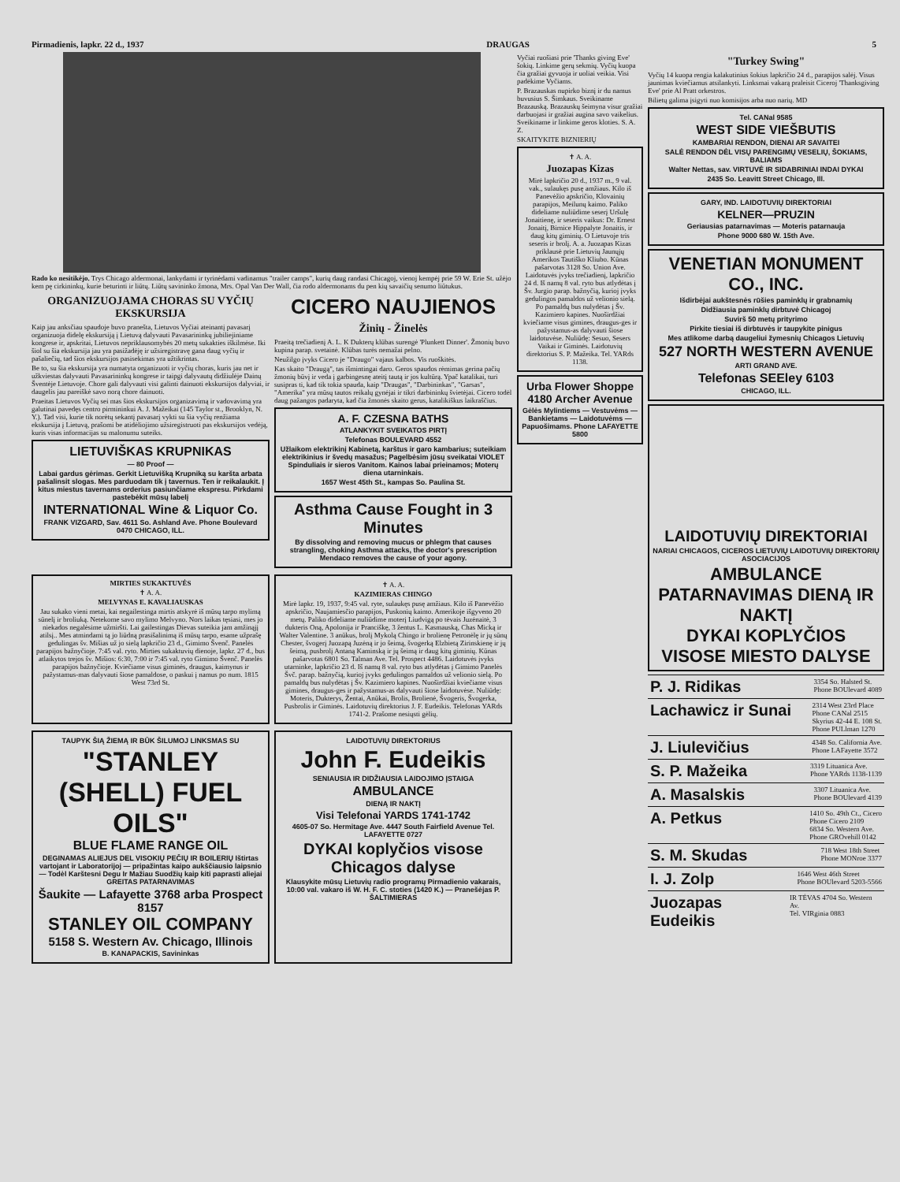Pirmadienis, lapkr. 22 d., 1937 DRAUGAS 5
Rado ko nesitikėjo. Trys Chicago aldermonai, lankydami ir tyrinėdami vadinamus "trailer camps", kurių daug randasi Chicagoj, vienoj kempėj prie 59 W. Erie St. užėjo kem pę cirkininkų, kurie beturinti ir liūtų. Liūtų savininko žmona, Mrs. Opal Van Der Wall, čia rodo aldermonams du pen kių savaičių senumo liūtukus.
ORGANIZUOJAMA CHORAS SU VYČIŲ EKSKURSIJA
Kaip jau anksčiau spaudoje buvo pranešta, Lietuvos Vyčiai ateinantį pavasarį organizuoja didelę ekskursiją į Lietuvą dalyvauti Pavasarininkų jubiliejiniame kongrese ir, apskritai, Lietuvos nepriklausomybės 20 metų sukakties iškilmėse. Iki šiol su šia ekskursija jau yra pasižadėję ir užsiregistravę gana daug vyčių ir pašaliečių, tad šios ekskursijos pasisekimas yra užtikrintas.
Be to, su šia ekskursija yra numatyta organizuoti ir vyčių choras, kuris jau net ir užkviestas dalyvauti Pavasarininkų kongrese ir taipgi dalyvautų didžiulėje Dainų Šventėje Lietuvoje. Chore gali dalyvauti visi galinti dainuoti ekskursijos dalyviai, ir daugelis jau pareiškė savo norą chore dainuoti.
Praeitas Lietuvos Vyčių sei mas šios ekskursijos organizavimą ir vadovavimą yra galutinai pavedęs centro pirmininkui A. J. Mažeikai (145 Taylor st., Brooklyn, N. Y.). Tad visi, kurie tik norėtų sekantį pavasarį vykti su šia vyčių renžiama ekskursija į Lietuvą, prašomi be atidėliojimo užsiregistruoti pas ekskursijos vedėją, kuris visas informacijas su malonumu suteiks.
LIETUVIŠKAS KRUPNIKAS
— 80 Proof —
Labai gardus gėrimas. Gerkit Lietuvišką Krupniką su karšta arbata pašalinsit slogas. Mes parduodam tik į tavernus. Ten ir reikalaukit. Į kitus miestus taverna​ms orderius pasiunčiame ekspresu. Pirkdami pastebėkit mūsų labelį
INTERNATIONAL Wine & Liquor Co.
FRANK VIZGARD, Sav. 4611 So. Ashland Ave. Phone Boulevard 0470 CHICAGO, ILL.
CICERO NAUJIENOS
Žinių - Žinelės
Praeitą trečiadienį A. L. K Dukterų klūbas surengė 'Plunkett Dinner'. Žmonių buvo kupina parap. svetainė. Klūbas turės nemažai pelno.
Neužilgo įvyks Cicero je "Draugo" vajaus kalbos. Vis ruoškitės.
Kas skaito "Draugą", tas išmintingai daro. Geros spaudos rėmimas gerina pačių žmonių būvį ir veda į garbingesnę ateitį tautą ir jos kultūrą. Ypač katalikai, turi susipras ti, kad tik tokia spauda, kaip "Draugas", "Darbininkas", "Garsas", "Amerika" yra mūsų tautos reikalų gynėjai ir tikri darbininkų švietėjai. Cicero todėl daug pažangos padaryta, kad čia žmonės skaito gerus, katalikiškus laikraščius.
A. F. CZESNA BATHS
ATLANKYKIT SVEIKATOS PIRTĮ
Telefonas BOULEVARD 4552
Užlaikom elektrikinį Kabinetą, karštus ir garo kambarius; suteikiam elektrikinius ir švedų masažus; Pagelbėsim jūsų sveikatai VIOLET Spinduliais ir sieros Vanitom. Kainos labai prieinamos; Moterų diena utarninkais.
1657 West 45th St., kampas So. Paulina St.
Asthma Cause Fought in 3 Minutes
By dissolving and removing mucus or phlegm that causes strangling, choking Asthma attacks, the doctor's prescription Mendaco removes the cause of your agony.
MIRTIES SUKAKTUVĖS
✝ A. A.
MELVYNAS E. KAVALIAUSKAS
Jau sukako vieni metai, kai negailestinga mirtis atskyrė iš mūsų tarpo mylimą sūnelį ir broliuką. Netekome savo mylimo Melvyno. Nors laikas tęsiasi, mes jo niekados negalėsime užmiršti. Lai gailestingas Dievas suteikia jam amžinąjį atilsį.. Mes atmindami tą jo liūdną prasišalinimą iš mūsų tarpo, esame užprašę gedulingas šv. Mišias už jo sielą lapkričio 23 d., Gimimo Švenč. Panelės parapijos bažnyčioje. 7:45 val. ryto. Mirties sukaktuvių dienoje, lapkr. 27 d., bus atlaikytos trejos šv. Mišios: 6:30, 7:00 ir 7:45 val. ryto Gimimo Švenč. Panelės parapijos bažnyčioje. Kviečiame visus giminės, draugus, kaimynus ir pažystamus-mas dalyvauti šiose pamaldose, o paskui į namus po num. 1815 West 73rd St.
✝ A. A.
KAZIMIERAS CHINGO
Mirė lapkr. 19, 1937, 9:45 val. ryte, sulaukęs pusę amžiaus. Kilo iš Panevėžio apskričio, Naujamiesčio parapijos, Puskonių kaimo. Amerikoje išgyveno 20 metų. Paliko dideliame nuliūdime moterį Liudvigą po tėvais Juzėnaitė, 3 dukteris Oną, Apolonija ir Pranciškę, 3 žentus L. Kasmauską, Chas Micką ir Walter Valentine. 3 anūkus, brolį Mykolą Chingo ir brolienę Petronėlę ir jų sūnų Chester, švogerį Juozapą Juzėną ir jo šeimą, švogerką Elzbietą Zirinskienę ir jų šeimą, pusbrolį Antaną Kaminską ir jų šeimą ir daug kitų giminių. Kūnas pašarvotas 6801 So. Talman Ave. Tel. Prospect 4486. Laidotuvės įvyks utarninke, lapkričio 23 d. Iš namų 8 val. ryto bus atlydėtas į Gimimo Panelės Švč. parap. bažnyčią, kurioj įvyks gedulingos pamaldos už velionio sielą. Po pamaldų bus nulydėtas į Šv. Kazimiero kapines. Nuoširdžiai kviečiame visus gimines, draugus-ges ir pažystamus-as dalyvauti šiose laidotuvėse. Nuliūdę: Moteris, Dukterys, Žentai, Anūkai, Brolis, Brolienė, Švogeris, Švogerka, Pusbrolis ir Giminės. Laidotuvių direktorius J. F. Eudeikis. Telefonas YARds 1741-2. Prašome nesiųsti gėlių.
TAUPYK ŠIĄ ŽIEMĄ IR BŪK ŠILUMOJ LINKSMAS SU
"STANLEY (SHELL) FUEL OILS"
BLUE FLAME RANGE OIL
DEGINAMAS ALIEJUS DEL VISOKIŲ PEČIŲ IR BOILERIŲ Ištirtas vartojant ir Laboratorijoj — pripažintas kaipo aukščiausio laipsnio — Todėl Karštesni Degu Ir Mažiau Suodžių kaip kiti paprasti aliejai GREITAS PATARNAVIMAS
Šaukite — Lafayette 3768 arba Prospect 8157
STANLEY OIL COMPANY
5158 S. Western Av. Chicago, Illinois
B. KANAPACKIS, Savininkas
LAIDOTUVIŲ DIREKTORIUS
John F. Eudeikis
SENIAUSIA IR DIDŽIAUSIA LAIDOJIMO ĮSTAIGA
AMBULANCE
DIENĄ IR NAKTĮ
Visi Telefonai YARDS 1741-1742
4605-07 So. Hermitage Ave. 4447 South Fairfield Avenue Tel. LAFAYETTE 0727
DYKAI koplyčios visose Chicagos dalyse
Klausykite mūsų Lietuvių radio programų Pirmadienio vakarais, 10:00 val. vakaro iš W. H. F. C. stoties (1420 K.) — Pranešėjas P. ŠALTIMIERAS
Vyčiai ruošiasi prie 'Thanks giving Eve' šokių. Linkime gerų sekmių. Vyčių kuopa čia gražiai gyvuoja ir uoliai veikia. Visi padėkime Vyčiams.
P. Brazauskas nupirko biznį ir du namus buvusius S. Šimkaus. Sveikiname Brazauską. Brazauskų šeimyna visur gražiai darbuojasi ir gražiai augina savo vaikelius. Sveikiname ir linkime geros kloties. S. A. Z.
SKAITYKITE BIZNIERIŲ
✝ A. A.
Juozapas Kizas
Mirė lapkričio 20 d., 1937 m., 9 val. vak., sulaukęs pusę amžiaus. Kilo iš Panevėžio apskričio, Klovainių parapijos, Meilunų kaimo. Paliko dideliame nuliūdime seserį Uršulę Jonaitienę, ir seseris vaikus: Dr. Ernest Jonaitį, Birnice Hippalyte Jonaitis, ir daug kitų giminių. O Lietuvoje tris seseris ir brolį. A. a. Juozapas Kizas prikla​usė prie Lietuvių Jaunųjų Amerikos Tautiško Kliubo. Kūnas pašarvotas 3128 So. Union Ave. Laidotuvės įvyks trečiadienį, lapkričio 24 d. Iš namų 8 val. ryto bus atlydėtas į Šv. Jurgio parap. bažnyčią, kurioj įvyks gedulingos pamaldos už velionio sielą. Po pamaldų bus nulydėtas į Šv. Kazimiero kapines. Nuoširdžiai kviečiame visus gimines, draugus-ges ir pažystamus-as dalyvauti šiose laidotuvėse. Nuliūdę: Sesuo, Sesers Vaikai ir Giminės. Laidotuvių direktorius S. P. Mažeika. Tel. YARds 1138.
Urba Flower Shoppe 4180 Archer Avenue
Gėlės Mylintiems — Vestuvėms — Bankietams — Laidotuvėms — Papuošimams. Phone LAFAYETTE 5800
"Turkey Swing"
Vyčių 14 kuopa rengia kalakutinius šokius lapkričio 24 d., parapijos salėj. Visus jaunimas kviečiamus atsilankyti. Linksmai vakarą praleisit Ciceroj 'Thanksgiving Eve' prie Al Pratt orkestros.
Bilietų galima įsigyti nuo komisijos arba nuo narių. MD
Tel. CANal 9585
WEST SIDE VIEŠBUTIS
KAMBARIAI RENDON, DIENAI AR SAVAITEI
SALĖ RENDON DĖL VISŲ PARENGIMŲ VESELIŲ, ŠOKIAMS, BALIAMS
Walter Nettas, sav. VIRTUVĖ IR SIDABRINIAI INDAI DYKAI
2435 So. Leavitt Street Chicago, Ill.
GARY, IND. LAIDOTUVIŲ DIREKTORIAI
KELNER—PRUZIN
Geriausias patarnavimas — Moteris patarnauja
Phone 9000 680 W. 15th Ave.
VENETIAN MONUMENT CO., INC.
Išdirbėjai aukštesnės rūšies paminklų ir grabnamių
Didžiausia paminklų dirbtuvė Chicagoj
Suvirš 50 metų prityrimo
Pirkite tiesiai iš dirbtuvės ir taupykite pinigus
Mes atlikome darbą daugeliui žymesnių Chicagos Lietuvių
527 NORTH WESTERN AVENUE
ARTI GRAND AVE.
Telefonas SEEley 6103
CHICAGO, ILL.
LAIDOTUVIŲ DIREKTORIAI
NARIAI CHICAGOS, CICEROS LIETUVIŲ LAIDOTUVIŲ DIREKTORIŲ ASOCIACIJOS
AMBULANCE PATARNAVIMAS DIENĄ IR NAKTĮ
DYKAI KOPLYČIOS VISOSE MIESTO DALYSE
P. J. Ridikas 3354 So. Halsted St.
Phone BOUlevard 4089
Lachawicz ir Sunai 2314 West 23rd Place
Phone CANal 2515
Skyrius 42-44 E. 108 St.
Phone PULlman 1270
J. Liulevičius 4348 So. California Ave.
Phone LAFayette 3572
S. P. Mažeika 3319 Lituanica Ave.
Phone YARds 1138-1139
A. Masalskis 3307 Lituanica Ave.
Phone BOUlevard 4139
A. Petkus 1410 So. 49th Ct., Cicero
Phone Cicero 2109
6834 So. Western Ave.
Phone GROvehill 0142
S. M. Skudas 718 West 18th Street
Phone MONroe 3377
I. J. Zolp 1646 West 46th Street
Phone BOUlevard 5203-5566
Juozapas Eudeikis IR TĖVAS 4704 So. Western Av.
Tel. VIRginia 0883